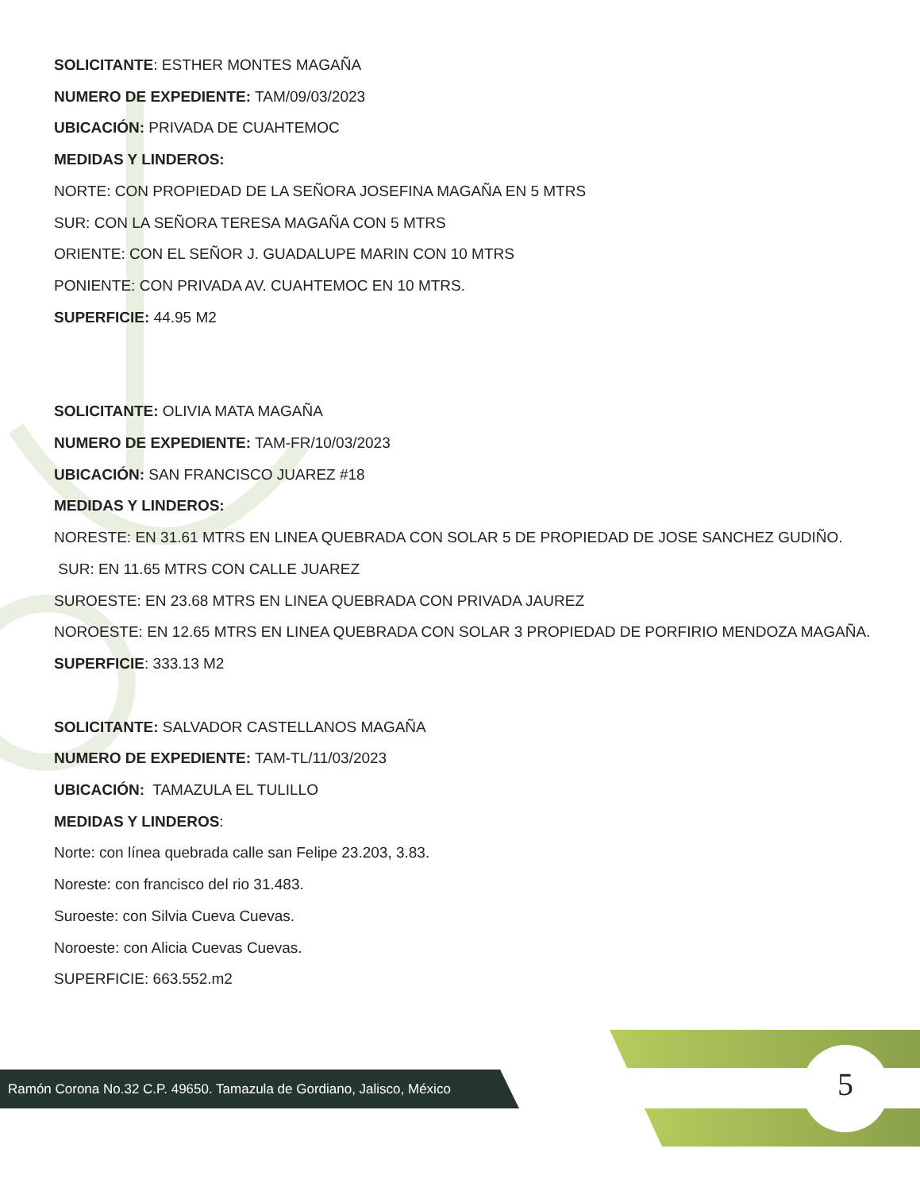SOLICITANTE: ESTHER MONTES MAGAÑA
NUMERO DE EXPEDIENTE: TAM/09/03/2023
UBICACIÓN: PRIVADA DE CUAHTEMOC
MEDIDAS Y LINDEROS:
NORTE: CON PROPIEDAD DE LA SEÑORA JOSEFINA MAGAÑA EN 5 MTRS
SUR: CON LA SEÑORA TERESA MAGAÑA CON 5 MTRS
ORIENTE: CON EL SEÑOR J. GUADALUPE MARIN CON 10 MTRS
PONIENTE: CON PRIVADA AV. CUAHTEMOC EN 10 MTRS.
SUPERFICIE: 44.95 M2
SOLICITANTE: OLIVIA MATA MAGAÑA
NUMERO DE EXPEDIENTE: TAM-FR/10/03/2023
UBICACIÓN: SAN FRANCISCO JUAREZ #18
MEDIDAS Y LINDEROS:
NORESTE: EN 31.61 MTRS EN LINEA QUEBRADA CON SOLAR 5 DE PROPIEDAD DE JOSE SANCHEZ GUDIÑO.
SUR: EN 11.65 MTRS CON CALLE JUAREZ
SUROESTE: EN 23.68 MTRS EN LINEA QUEBRADA CON PRIVADA JAUREZ
NOROESTE: EN 12.65 MTRS EN LINEA QUEBRADA CON SOLAR 3 PROPIEDAD DE PORFIRIO MENDOZA MAGAÑA.
SUPERFICIE: 333.13 M2
SOLICITANTE: SALVADOR CASTELLANOS MAGAÑA
NUMERO DE EXPEDIENTE: TAM-TL/11/03/2023
UBICACIÓN: TAMAZULA EL TULILLO
MEDIDAS Y LINDEROS:
Norte: con línea quebrada calle san Felipe 23.203, 3.83.
Noreste: con francisco del rio 31.483.
Suroeste: con Silvia Cueva Cuevas.
Noroeste: con Alicia Cuevas Cuevas.
SUPERFICIE: 663.552.m2
Ramón Corona No.32 C.P. 49650. Tamazula de Gordiano, Jalisco, México
5